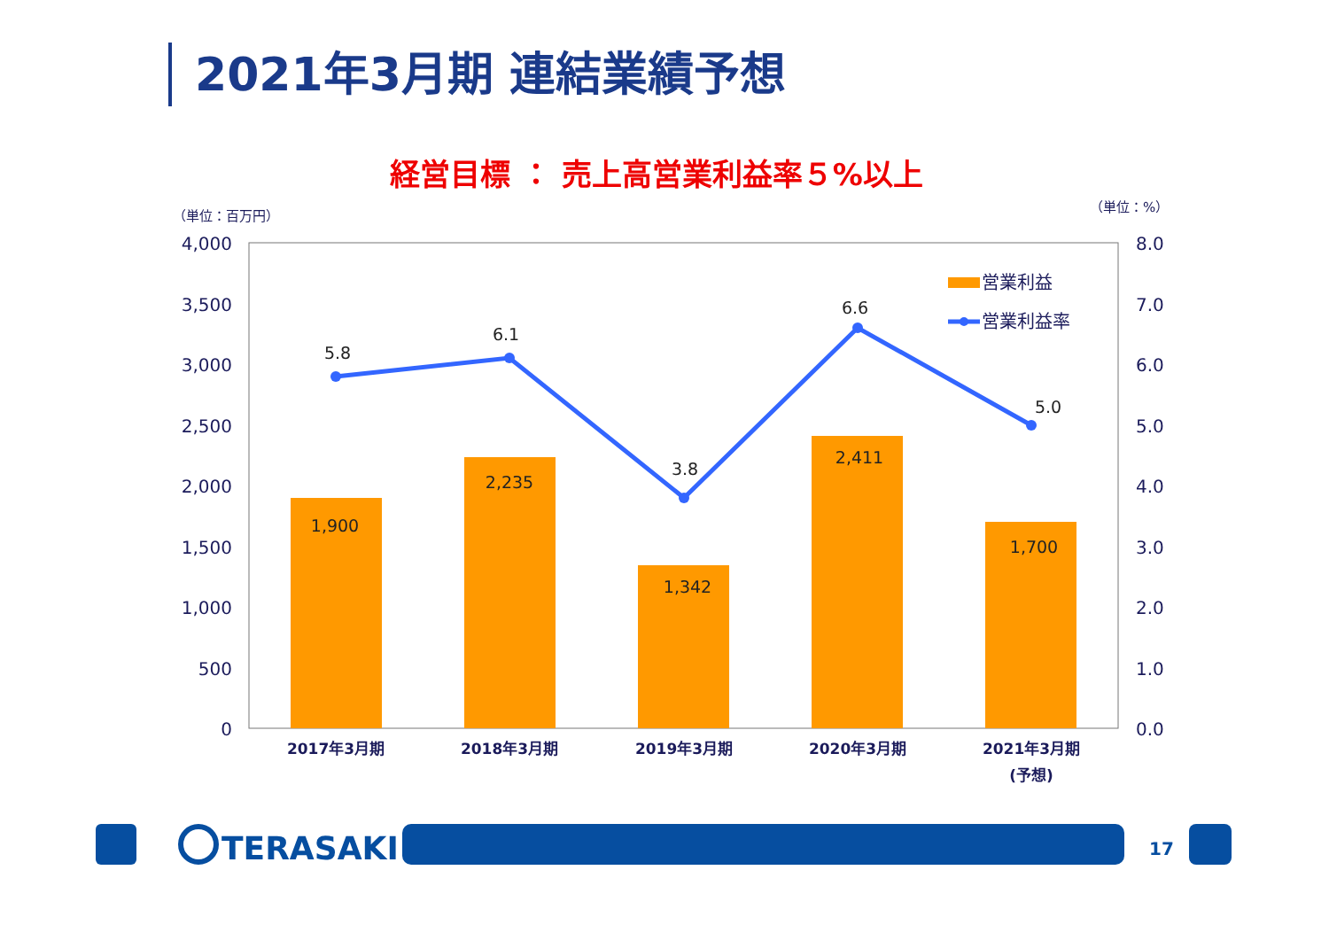2021年3月期 連結業績予想
経営目標 ： 売上高営業利益率５%以上
（単位：百万円）
（単位：%）
4,000
3,500
3,000
2,500
2,000
1,500
1,000
500
0
8.0
7.0
6.0
5.0
4.0
3.0
2.0
1.0
0.0
1,900
2,235
1,342
2,411
1,700
5.8
6.1
3.8
6.6
5.0
営業利益
営業利益率
2017年3月期
2018年3月期
2019年3月期
2020年3月期
2021年3月期
(予想)
TERASAKI
17